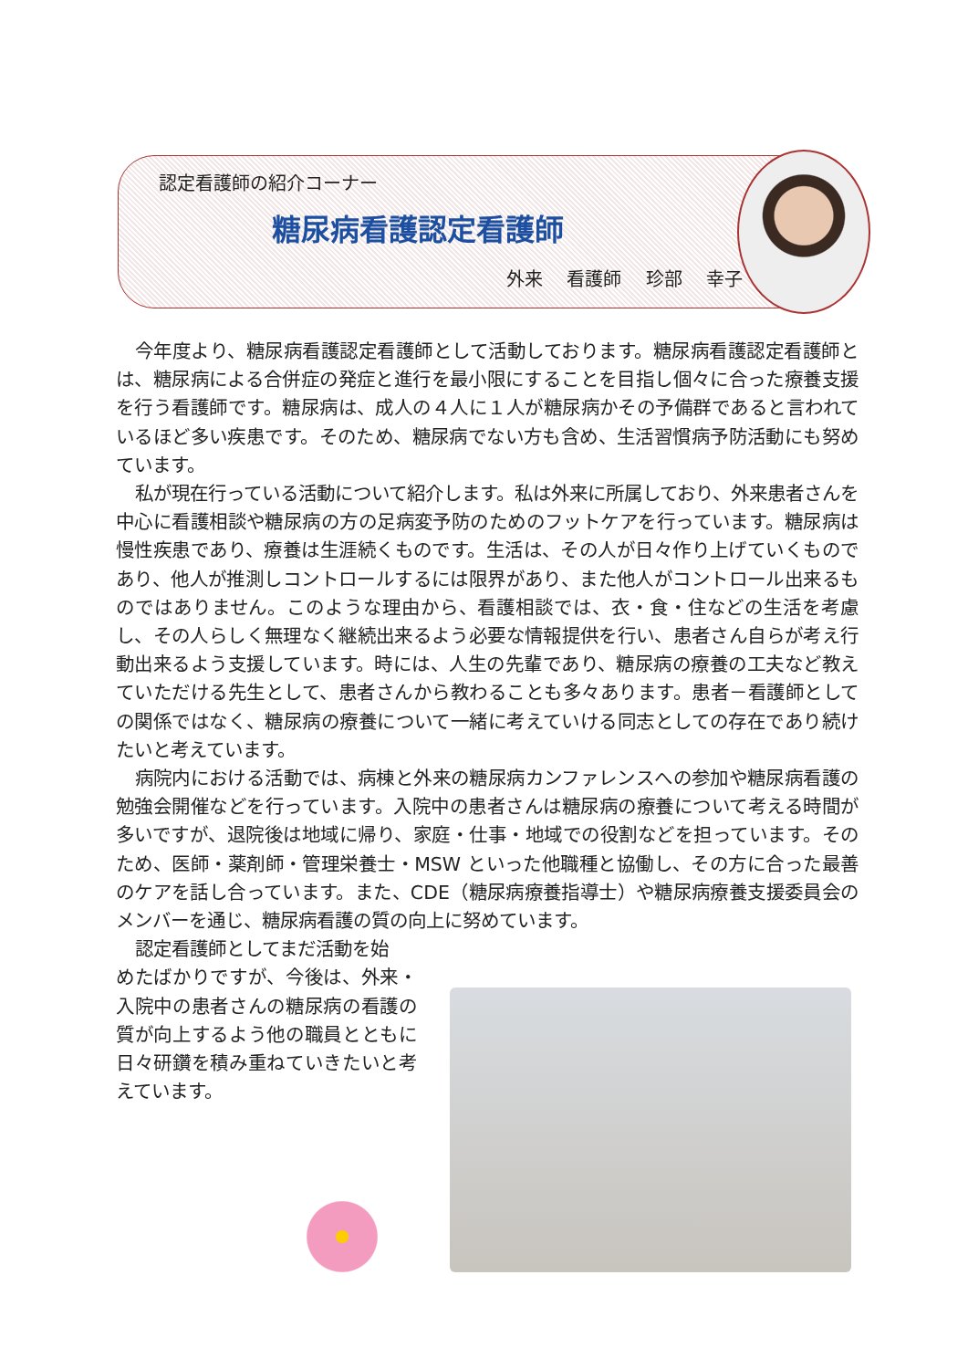認定看護師の紹介コーナー
糖尿病看護認定看護師
外来 看護師 珍部 幸子
今年度より、糖尿病看護認定看護師として活動しております。糖尿病看護認定看護師とは、糖尿病による合併症の発症と進行を最小限にすることを目指し個々に合った療養支援を行う看護師です。糖尿病は、成人の４人に１人が糖尿病かその予備群であると言われているほど多い疾患です。そのため、糖尿病でない方も含め、生活習慣病予防活動にも努めています。
私が現在行っている活動について紹介します。私は外来に所属しており、外来患者さんを中心に看護相談や糖尿病の方の足病変予防のためのフットケアを行っています。糖尿病は慢性疾患であり、療養は生涯続くものです。生活は、その人が日々作り上げていくものであり、他人が推測しコントロールするには限界があり、また他人がコントロール出来るものではありません。このような理由から、看護相談では、衣・食・住などの生活を考慮し、その人らしく無理なく継続出来るよう必要な情報提供を行い、患者さん自らが考え行動出来るよう支援しています。時には、人生の先輩であり、糖尿病の療養の工夫など教えていただける先生として、患者さんから教わることも多々あります。患者－看護師としての関係ではなく、糖尿病の療養について一緒に考えていける同志としての存在であり続けたいと考えています。
病院内における活動では、病棟と外来の糖尿病カンファレンスへの参加や糖尿病看護の勉強会開催などを行っています。入院中の患者さんは糖尿病の療養について考える時間が多いですが、退院後は地域に帰り、家庭・仕事・地域での役割などを担っています。そのため、医師・薬剤師・管理栄養士・MSW といった他職種と協働し、その方に合った最善のケアを話し合っています。また、CDE（糖尿病療養指導士）や糖尿病療養支援委員会のメンバーを通じ、糖尿病看護の質の向上に努めています。
認定看護師としてまだ活動を始
めたばかりですが、今後は、外来・入院中の患者さんの糖尿病の看護の質が向上するよう他の職員とともに日々研鑽を積み重ねていきたいと考えています。